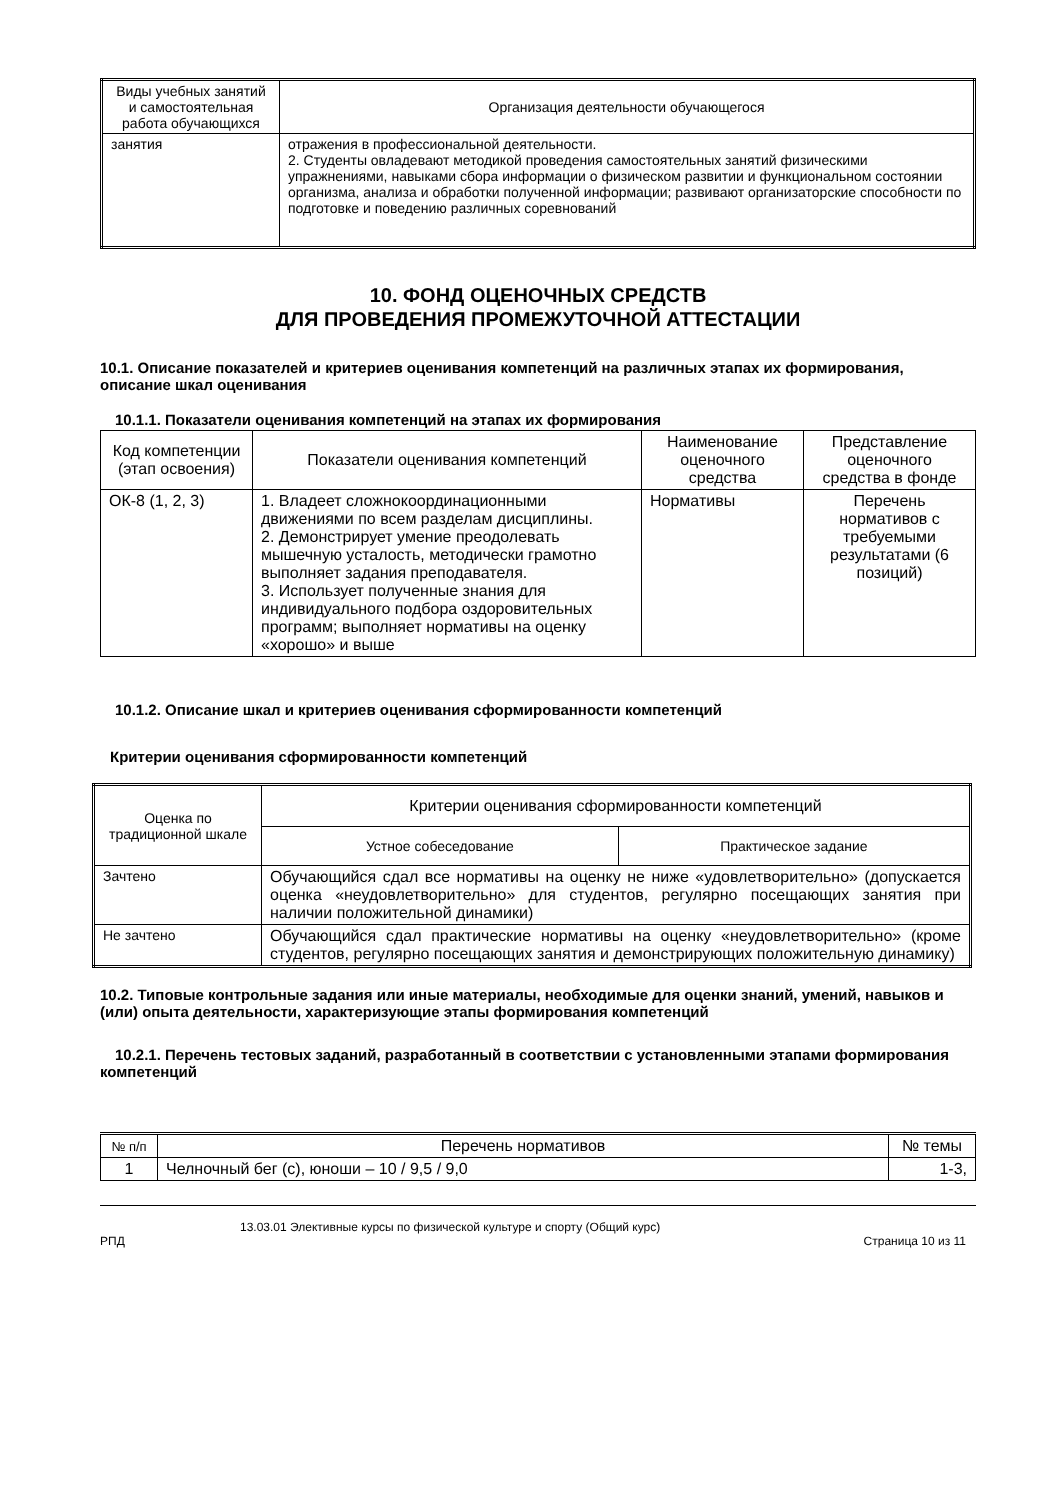| Виды учебных занятий и самостоятельная работа обучающихся | Организация деятельности обучающегося |
| --- | --- |
| занятия | отражения в профессиональной деятельности. 2. Студенты овладевают методикой проведения самостоятельных занятий физическими упражнениями, навыками сбора информации о физическом развитии и функциональном состоянии организма, анализа и обработки полученной информации; развивают организаторские способности по подготовке и поведению различных соревнований |
10. ФОНД ОЦЕНОЧНЫХ СРЕДСТВ
ДЛЯ ПРОВЕДЕНИЯ ПРОМЕЖУТОЧНОЙ АТТЕСТАЦИИ
10.1. Описание показателей и критериев оценивания компетенций на различных этапах их формирования, описание шкал оценивания
10.1.1. Показатели оценивания компетенций на этапах их формирования
| Код компетенции (этап освоения) | Показатели оценивания компетенций | Наименование оценочного средства | Представление оценочного средства в фонде |
| --- | --- | --- | --- |
| ОК-8 (1, 2, 3) | 1. Владеет сложнокоординационными движениями по всем разделам дисциплины. 2. Демонстрирует умение преодолевать мышечную усталость, методически грамотно выполняет задания преподавателя. 3. Использует полученные знания для индивидуального подбора оздоровительных программ; выполняет нормативы на оценку «хорошо» и выше | Нормативы | Перечень нормативов с требуемыми результатами (6 позиций) |
10.1.2. Описание шкал и критериев оценивания сформированности компетенций
Критерии оценивания сформированности компетенций
| Оценка по традиционной шкале | Критерии оценивания сформированности компетенций | |
| --- | --- | --- |
| | Устное собеседование | Практическое задание |
| Зачтено | Обучающийся сдал все нормативы на оценку не ниже «удовлетворительно» (допускается оценка «неудовлетворительно» для студентов, регулярно посещающих занятия при наличии положительной динамики) | |
| Не зачтено | Обучающийся сдал практические нормативы на оценку «неудовлетворительно» (кроме студентов, регулярно посещающих занятия и демонстрирующих положительную динамику) | |
10.2. Типовые контрольные задания или иные материалы, необходимые для оценки знаний, умений, навыков и (или) опыта деятельности, характеризующие этапы формирования компетенций
10.2.1. Перечень тестовых заданий, разработанный в соответствии с установленными этапами формирования компетенций
| № п/п | Перечень нормативов | № темы |
| --- | --- | --- |
| 1 | Челночный бег (с), юноши – 10 / 9,5 / 9,0 | 1-3, |
13.03.01 Элективные курсы по физической культуре и спорту (Общий курс)
РПД Страница 10 из 11